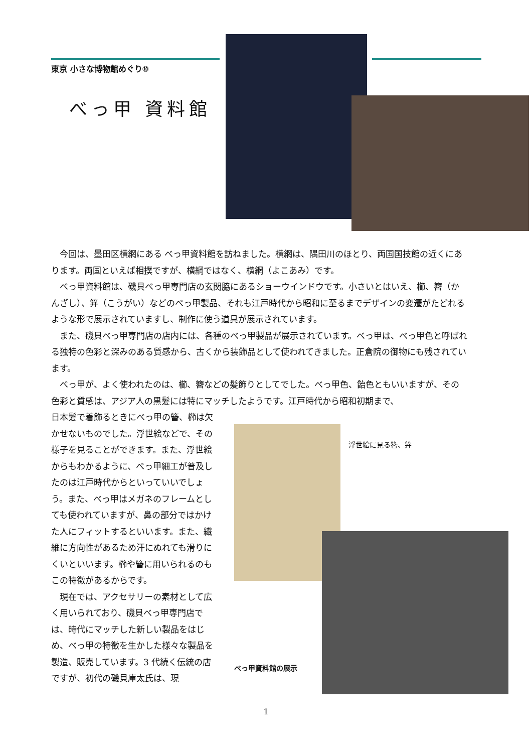東京 小さな博物館めぐり⑩
べっ甲 資料館
今回は、墨田区横網にある べっ甲資料館を訪ねました。横網は、隅田川のほとり、両国国技館の近くにあります。両国といえば相撲ですが、横綱ではなく、横網（よこあみ）です。
べっ甲資料館は、磯貝べっ甲専門店の玄関脇にあるショーウインドウです。小さいとはいえ、櫛、簪（かんざし）、笄（こうがい）などのべっ甲製品、それも江戸時代から昭和に至るまでデザインの変遷がたどれるような形で展示されていますし、制作に使う道具が展示されています。
また、磯貝べっ甲専門店の店内には、各種のべっ甲製品が展示されています。べっ甲は、べっ甲色と呼ばれる独特の色彩と深みのある質感から、古くから装飾品として使われてきました。正倉院の御物にも残されています。
べっ甲が、よく使われたのは、櫛、簪などの髪飾りとしてでした。べっ甲色、飴色ともいいますが、その色彩と質感は、アジア人の黒髪には特にマッチしたようです。江戸時代から昭和初期まで、
日本髪で着飾るときにべっ甲の簪、櫛は欠かせないものでした。浮世絵などで、その様子を見ることができます。また、浮世絵からもわかるように、べっ甲細工が普及したのは江戸時代からといっていいでしょう。また、べっ甲はメガネのフレームとしても使われていますが、鼻の部分ではかけた人にフィットするといいます。また、繊維に方向性があるため汗にぬれても滑りにくいといいます。櫛や簪に用いられるのもこの特徴があるからです。
現在では、アクセサリーの素材として広く用いられており、磯貝べっ甲専門店では、時代にマッチした新しい製品をはじめ、べっ甲の特徴を生かした様々な製品を製造、販売しています。3 代続く伝統の店ですが、初代の磯貝庫太氏は、現
浮世絵に見る簪、笄
べっ甲資料館の展示
1